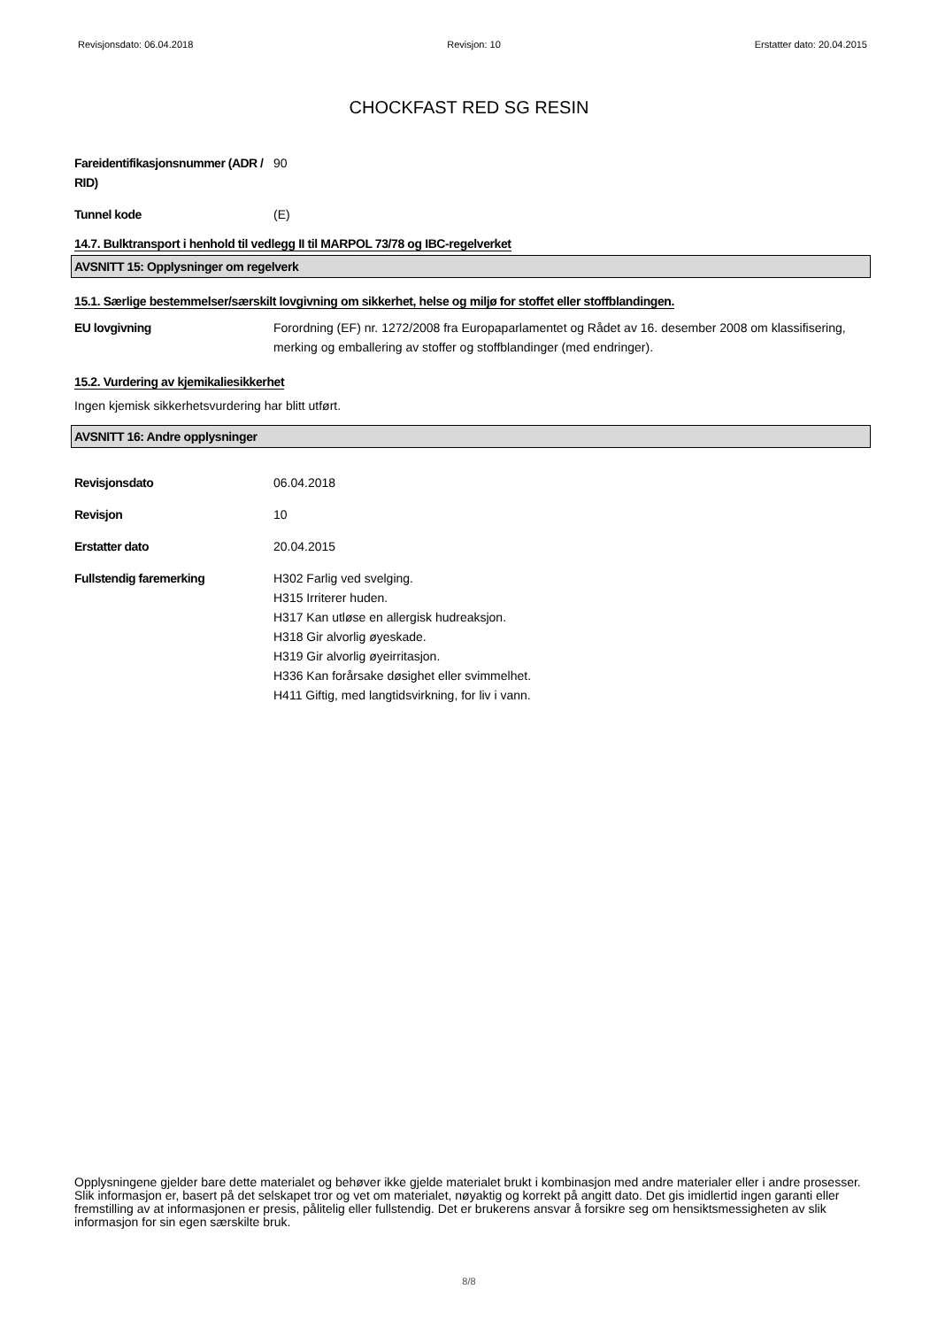Revisjonsdato: 06.04.2018 Revisjon: 10 Erstatter dato: 20.04.2015
CHOCKFAST RED SG RESIN
Fareidentifikasjonsnummer (ADR / RID)
90
Tunnel kode (E)
14.7. Bulktransport i henhold til vedlegg II til MARPOL 73/78 og IBC-regelverket
AVSNITT 15: Opplysninger om regelverk
15.1. Særlige bestemmelser/særskilt lovgivning om sikkerhet, helse og miljø for stoffet eller stoffblandingen.
EU lovgivning Forordning (EF) nr. 1272/2008 fra Europaparlamentet og Rådet av 16. desember 2008 om klassifisering, merking og emballering av stoffer og stoffblandinger (med endringer).
15.2. Vurdering av kjemikaliesikkerhet
Ingen kjemisk sikkerhetsvurdering har blitt utført.
AVSNITT 16: Andre opplysninger
Revisjonsdato 06.04.2018
Revisjon 10
Erstatter dato 20.04.2015
Fullstendig faremerking H302 Farlig ved svelging.
H315 Irriterer huden.
H317 Kan utløse en allergisk hudreaksjon.
H318 Gir alvorlig øyeskade.
H319 Gir alvorlig øyeirritasjon.
H336 Kan forårsake døsighet eller svimmelhet.
H411 Giftig, med langtidsvirkning, for liv i vann.
Opplysningene gjelder bare dette materialet og behøver ikke gjelde materialet brukt i kombinasjon med andre materialer eller i andre prosesser. Slik informasjon er, basert på det selskapet tror og vet om materialet, nøyaktig og korrekt på angitt dato. Det gis imidlertid ingen garanti eller fremstilling av at informasjonen er presis, pålitelig eller fullstendig. Det er brukerens ansvar å forsikre seg om hensiktsmessigheten av slik informasjon for sin egen særskilte bruk.
8/8